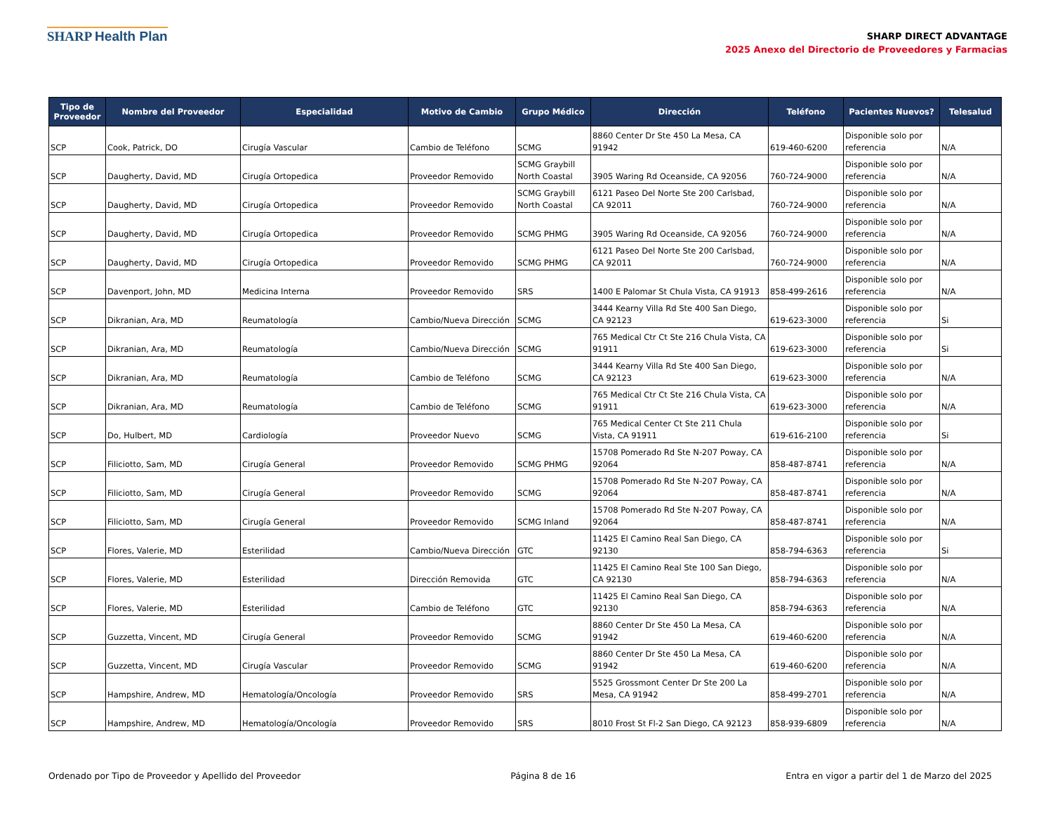SHARP Health Plan
SHARP DIRECT ADVANTAGE
2025 Anexo del Directorio de Proveedores y Farmacias
| Tipo de Proveedor | Nombre del Proveedor | Especialidad | Motivo de Cambio | Grupo Médico | Dirección | Teléfono | Pacientes Nuevos? | Telesalud |
| --- | --- | --- | --- | --- | --- | --- | --- | --- |
| SCP | Cook, Patrick, DO | Cirugía Vascular | Cambio de Teléfono | SCMG | 8860 Center Dr Ste 450 La Mesa, CA 91942 | 619-460-6200 | Disponible solo por referencia | N/A |
| SCP | Daugherty, David, MD | Cirugía Ortopedica | Proveedor Removido | SCMG Graybill North Coastal | 3905 Waring Rd Oceanside, CA 92056 | 760-724-9000 | Disponible solo por referencia | N/A |
| SCP | Daugherty, David, MD | Cirugía Ortopedica | Proveedor Removido | SCMG Graybill North Coastal | 6121 Paseo Del Norte Ste 200 Carlsbad, CA 92011 | 760-724-9000 | Disponible solo por referencia | N/A |
| SCP | Daugherty, David, MD | Cirugía Ortopedica | Proveedor Removido | SCMG PHMG | 3905 Waring Rd Oceanside, CA 92056 | 760-724-9000 | Disponible solo por referencia | N/A |
| SCP | Daugherty, David, MD | Cirugía Ortopedica | Proveedor Removido | SCMG PHMG | 6121 Paseo Del Norte Ste 200 Carlsbad, CA 92011 | 760-724-9000 | Disponible solo por referencia | N/A |
| SCP | Davenport, John, MD | Medicina Interna | Proveedor Removido | SRS | 1400 E Palomar St Chula Vista, CA 91913 | 858-499-2616 | Disponible solo por referencia | N/A |
| SCP | Dikranian, Ara, MD | Reumatología | Cambio/Nueva Dirección | SCMG | 3444 Kearny Villa Rd Ste 400 San Diego, CA 92123 | 619-623-3000 | Disponible solo por referencia | Si |
| SCP | Dikranian, Ara, MD | Reumatología | Cambio/Nueva Dirección | SCMG | 765 Medical Ctr Ct Ste 216 Chula Vista, CA 91911 | 619-623-3000 | Disponible solo por referencia | Si |
| SCP | Dikranian, Ara, MD | Reumatología | Cambio de Teléfono | SCMG | 3444 Kearny Villa Rd Ste 400 San Diego, CA 92123 | 619-623-3000 | Disponible solo por referencia | N/A |
| SCP | Dikranian, Ara, MD | Reumatología | Cambio de Teléfono | SCMG | 765 Medical Ctr Ct Ste 216 Chula Vista, CA 91911 | 619-623-3000 | Disponible solo por referencia | N/A |
| SCP | Do, Hulbert, MD | Cardiología | Proveedor Nuevo | SCMG | 765 Medical Center Ct Ste 211 Chula Vista, CA 91911 | 619-616-2100 | Disponible solo por referencia | Si |
| SCP | Filiciotto, Sam, MD | Cirugía General | Proveedor Removido | SCMG PHMG | 15708 Pomerado Rd Ste N-207 Poway, CA 92064 | 858-487-8741 | Disponible solo por referencia | N/A |
| SCP | Filiciotto, Sam, MD | Cirugía General | Proveedor Removido | SCMG | 15708 Pomerado Rd Ste N-207 Poway, CA 92064 | 858-487-8741 | Disponible solo por referencia | N/A |
| SCP | Filiciotto, Sam, MD | Cirugía General | Proveedor Removido | SCMG Inland | 15708 Pomerado Rd Ste N-207 Poway, CA 92064 | 858-487-8741 | Disponible solo por referencia | N/A |
| SCP | Flores, Valerie, MD | Esterilidad | Cambio/Nueva Dirección | GTC | 11425 El Camino Real San Diego, CA 92130 | 858-794-6363 | Disponible solo por referencia | Si |
| SCP | Flores, Valerie, MD | Esterilidad | Dirección Removida | GTC | 11425 El Camino Real Ste 100 San Diego, CA 92130 | 858-794-6363 | Disponible solo por referencia | N/A |
| SCP | Flores, Valerie, MD | Esterilidad | Cambio de Teléfono | GTC | 11425 El Camino Real San Diego, CA 92130 | 858-794-6363 | Disponible solo por referencia | N/A |
| SCP | Guzzetta, Vincent, MD | Cirugía General | Proveedor Removido | SCMG | 8860 Center Dr Ste 450 La Mesa, CA 91942 | 619-460-6200 | Disponible solo por referencia | N/A |
| SCP | Guzzetta, Vincent, MD | Cirugía Vascular | Proveedor Removido | SCMG | 8860 Center Dr Ste 450 La Mesa, CA 91942 | 619-460-6200 | Disponible solo por referencia | N/A |
| SCP | Hampshire, Andrew, MD | Hematología/Oncología | Proveedor Removido | SRS | 5525 Grossmont Center Dr Ste 200 La Mesa, CA 91942 | 858-499-2701 | Disponible solo por referencia | N/A |
| SCP | Hampshire, Andrew, MD | Hematología/Oncología | Proveedor Removido | SRS | 8010 Frost St Fl-2 San Diego, CA 92123 | 858-939-6809 | Disponible solo por referencia | N/A |
Ordenado por Tipo de Proveedor y Apellido del Proveedor Página 8 de 16 Entra en vigor a partir del 1 de Marzo del 2025